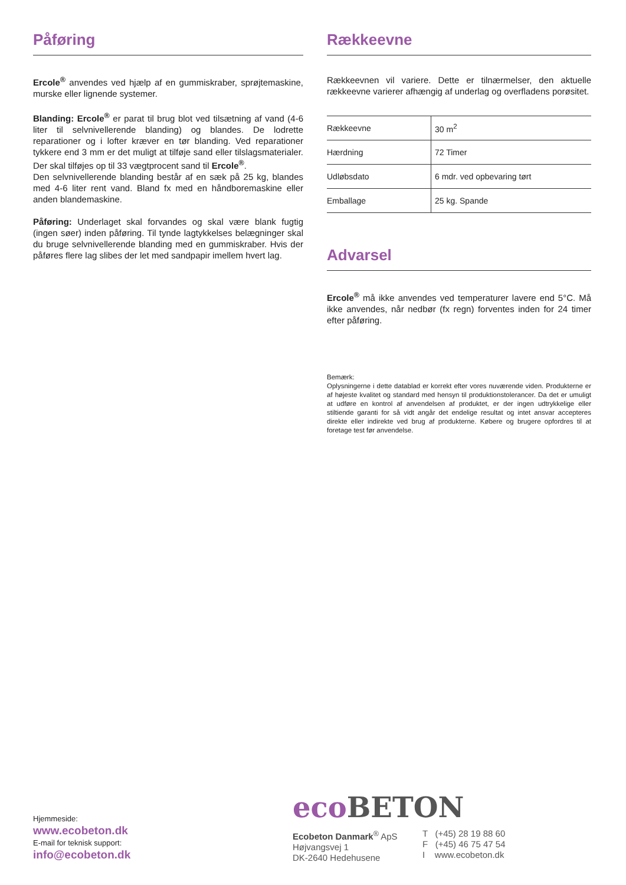Påføring
Ercole<sup>®</sup> anvendes ved hjælp af en gummiskraber, sprøjtemaskine, murske eller lignende systemer.
Blanding: Ercole<sup>®</sup> er parat til brug blot ved tilsætning af vand (4-6 liter til selvnivellerende blanding) og blandes. De lodrette reparationer og i lofter kræver en tør blanding. Ved reparationer tykkere end 3 mm er det muligt at tilføje sand eller tilslagsmaterialer. Der skal tilføjes op til 33 vægtprocent sand til Ercole<sup>®</sup>.
Den selvnivellerende blanding består af en sæk på 25 kg, blandes med 4-6 liter rent vand. Bland fx med en håndboremaskine eller anden blandemaskine.
Påføring: Underlaget skal forvandes og skal være blank fugtig (ingen søer) inden påføring. Til tynde lagtykkelses belægninger skal du bruge selvnivellerende blanding med en gummiskraber. Hvis der påføres flere lag slibes der let med sandpapir imellem hvert lag.
Rækkeevne
Rækkeevnen vil variere. Dette er tilnærmelser, den aktuelle rækkeevne varierer afhængig af underlag og overfladens porøsitet.
| Rækkeevne | 30 m<sup>2</sup> |
| Hærdning | 72 Timer |
| Udløbsdato | 6 mdr. ved opbevaring tørt |
| Emballage | 25 kg. Spande |
Advarsel
Ercole<sup>®</sup> må ikke anvendes ved temperaturer lavere end 5°C. Må ikke anvendes, når nedbør (fx regn) forventes inden for 24 timer efter påføring.
Bemærk:
Oplysningerne i dette datablad er korrekt efter vores nuværende viden. Produkterne er af højeste kvalitet og standard med hensyn til produktionstolerancer. Da det er umuligt at udføre en kontrol af anvendelsen af produktet, er der ingen udtrykkelige eller stiltiende garanti for så vidt angår det endelige resultat og intet ansvar accepteres direkte eller indirekte ved brug af produkterne. Købere og brugere opfordres til at foretage test før anvendelse.
Hjemmeside:
www.ecobeton.dk
E-mail for teknisk support:
info@ecobeton.dk
eco BETON
Ecobeton Danmark<sup>®</sup> ApS
Højvangsvej 1
DK-2640 Hedehusene
T (+45) 28 19 88 60
F (+45) 46 75 47 54
I www.ecobeton.dk